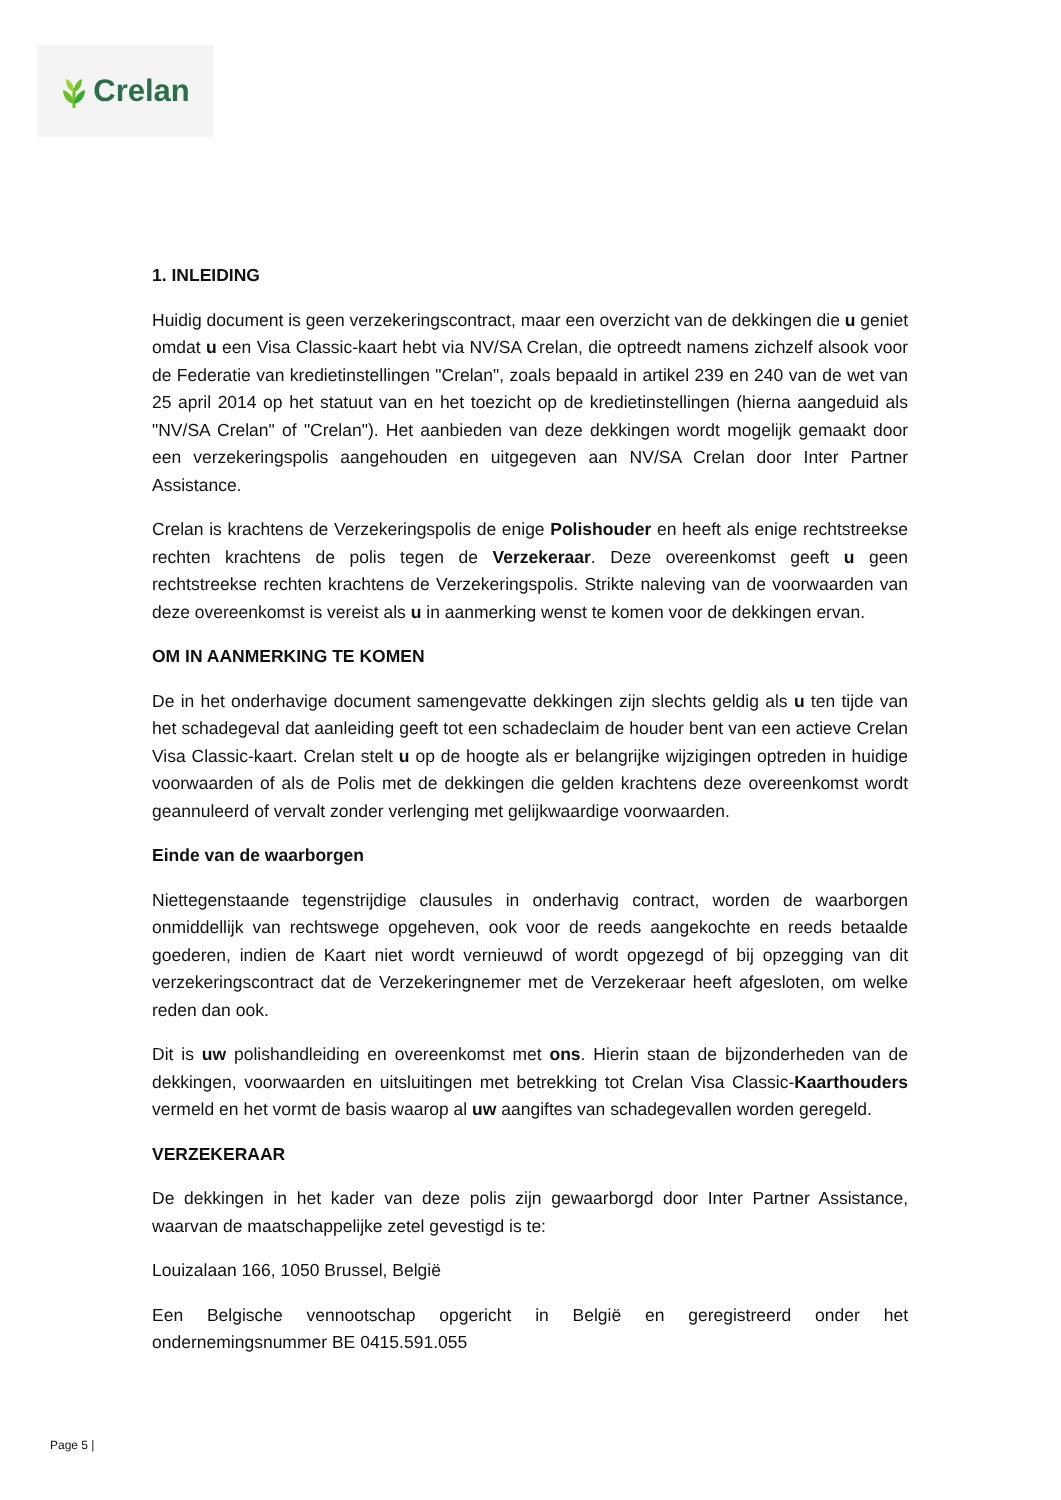Crelan
1. INLEIDING
Huidig document is geen verzekeringscontract, maar een overzicht van de dekkingen die u geniet omdat u een Visa Classic-kaart hebt via NV/SA Crelan, die optreedt namens zichzelf alsook voor de Federatie van kredietinstellingen "Crelan", zoals bepaald in artikel 239 en 240 van de wet van 25 april 2014 op het statuut van en het toezicht op de kredietinstellingen (hierna aangeduid als "NV/SA Crelan" of "Crelan"). Het aanbieden van deze dekkingen wordt mogelijk gemaakt door een verzekeringspolis aangehouden en uitgegeven aan NV/SA Crelan door Inter Partner Assistance.
Crelan is krachtens de Verzekeringspolis de enige Polishouder en heeft als enige rechtstreekse rechten krachtens de polis tegen de Verzekeraar. Deze overeenkomst geeft u geen rechtstreekse rechten krachtens de Verzekeringspolis. Strikte naleving van de voorwaarden van deze overeenkomst is vereist als u in aanmerking wenst te komen voor de dekkingen ervan.
OM IN AANMERKING TE KOMEN
De in het onderhavige document samengevatte dekkingen zijn slechts geldig als u ten tijde van het schadegeval dat aanleiding geeft tot een schadeclaim de houder bent van een actieve Crelan Visa Classic-kaart. Crelan stelt u op de hoogte als er belangrijke wijzigingen optreden in huidige voorwaarden of als de Polis met de dekkingen die gelden krachtens deze overeenkomst wordt geannuleerd of vervalt zonder verlenging met gelijkwaardige voorwaarden.
Einde van de waarborgen
Niettegenstaande tegenstrijdige clausules in onderhavig contract, worden de waarborgen onmiddellijk van rechtswege opgeheven, ook voor de reeds aangekochte en reeds betaalde goederen, indien de Kaart niet wordt vernieuwd of wordt opgezegd of bij opzegging van dit verzekeringscontract dat de Verzekeringnemer met de Verzekeraar heeft afgesloten, om welke reden dan ook.
Dit is uw polishandleiding en overeenkomst met ons. Hierin staan de bijzonderheden van de dekkingen, voorwaarden en uitsluitingen met betrekking tot Crelan Visa Classic-Kaarthouders vermeld en het vormt de basis waarop al uw aangiftes van schadegevallen worden geregeld.
VERZEKERAAR
De dekkingen in het kader van deze polis zijn gewaarborgd door Inter Partner Assistance, waarvan de maatschappelijke zetel gevestigd is te:
Louizalaan 166, 1050 Brussel, België
Een Belgische vennootschap opgericht in België en geregistreerd onder het ondernemingsnummer BE 0415.591.055
Page 5 |